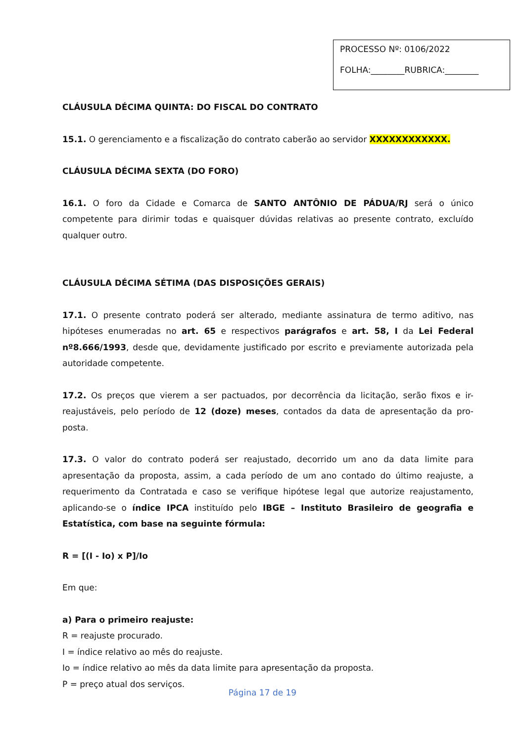PROCESSO Nº: 0106/2022
FOLHA:________RUBRICA:________
CLÁUSULA DÉCIMA QUINTA: DO FISCAL DO CONTRATO
15.1. O gerenciamento e a fiscalização do contrato caberão ao servidor XXXXXXXXXXXX.
CLÁUSULA DÉCIMA SEXTA (DO FORO)
16.1. O foro da Cidade e Comarca de SANTO ANTÔNIO DE PÁDUA/RJ será o único competente para dirimir todas e quaisquer dúvidas relativas ao presente contrato, excluído qualquer outro.
CLÁUSULA DÉCIMA SÉTIMA (DAS DISPOSIÇÕES GERAIS)
17.1. O presente contrato poderá ser alterado, mediante assinatura de termo aditivo, nas hipóteses enumeradas no art. 65 e respectivos parágrafos e art. 58, I da Lei Federal nº8.666/1993, desde que, devidamente justificado por escrito e previamente autorizada pela autoridade competente.
17.2. Os preços que vierem a ser pactuados, por decorrência da licitação, serão fixos e ir-reajustáveis, pelo período de 12 (doze) meses, contados da data de apresentação da pro-posta.
17.3. O valor do contrato poderá ser reajustado, decorrido um ano da data limite para apresentação da proposta, assim, a cada período de um ano contado do último reajuste, a requerimento da Contratada e caso se verifique hipótese legal que autorize reajustamento, aplicando-se o índice IPCA instituído pelo IBGE – Instituto Brasileiro de geografia e Estatística, com base na seguinte fórmula:
R = [(I - Io) x P]/Io
Em que:
a) Para o primeiro reajuste:
R = reajuste procurado.
I = índice relativo ao mês do reajuste.
Io = índice relativo ao mês da data limite para apresentação da proposta.
P = preço atual dos serviços.
Página 17 de 19